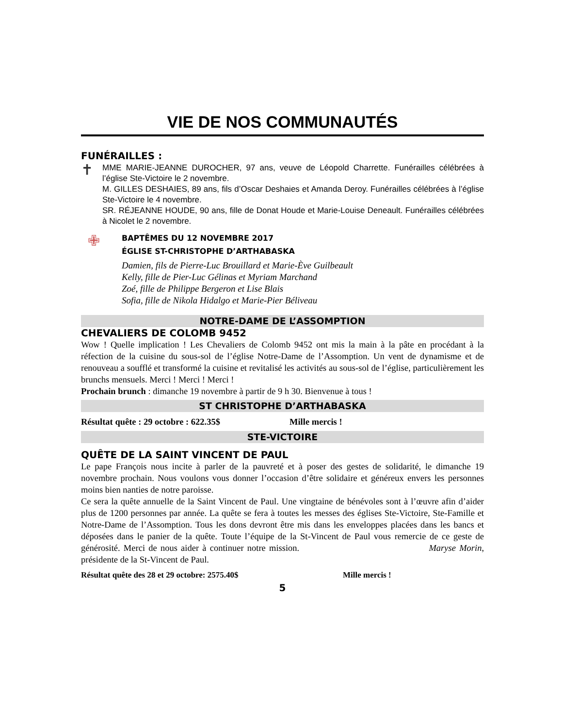VIE DE NOS COMMUNAUTÉS
FUNÉRAILLES :
✝
MME MARIE-JEANNE DUROCHER, 97 ans, veuve de Léopold Charrette. Funérailles célébrées à l’église Ste-Victoire le 2 novembre.
M. GILLES DESHAIES, 89 ans, fils d’Oscar Deshaies et Amanda Deroy. Funérailles célébrées à l’église Ste-Victoire le 4 novembre.
SR. RÉJEANNE HOUDE, 90 ans, fille de Donat Houde et Marie-Louise Deneault. Funérailles célébrées à Nicolet le 2 novembre.
✙
BAPTÊMES DU 12 NOVEMBRE 2017
ÉGLISE ST-CHRISTOPHE D’ARTHABASKA
Damien, fils de Pierre-Luc Brouillard et Marie-Ève Guilbeault
Kelly, fille de Pier-Luc Gélinas et Myriam Marchand
Zoé, fille de Philippe Bergeron et Lise Blais
Sofia, fille de Nikola Hidalgo et Marie-Pier Béliveau
NOTRE-DAME DE L’ASSOMPTION
CHEVALIERS DE COLOMB 9452
Wow ! Quelle implication ! Les Chevaliers de Colomb 9452 ont mis la main à la pâte en procédant à la réfection de la cuisine du sous-sol de l’église Notre-Dame de l’Assomption. Un vent de dynamisme et de renouveau a soufflé et transformé la cuisine et revitalisé les activités au sous-sol de l’église, particulièrement les brunchs mensuels. Merci ! Merci ! Merci !
Prochain brunch : dimanche 19 novembre à partir de 9 h 30. Bienvenue à tous !
ST CHRISTOPHE D’ARTHABASKA
Résultat quête : 29 octobre : 622.35$ Mille mercis !
STE-VICTOIRE
QUÊTE DE LA SAINT VINCENT DE PAUL
Le pape François nous incite à parler de la pauvreté et à poser des gestes de solidarité, le dimanche 19 novembre prochain. Nous voulons vous donner l’occasion d’être solidaire et généreux envers les personnes moins bien nanties de notre paroisse.
Ce sera la quête annuelle de la Saint Vincent de Paul. Une vingtaine de bénévoles sont à l’œuvre afin d’aider plus de 1200 personnes par année. La quête se fera à toutes les messes des églises Ste-Victoire, Ste-Famille et Notre-Dame de l’Assomption. Tous les dons devront être mis dans les enveloppes placées dans les bancs et déposées dans le panier de la quête. Toute l’équipe de la St-Vincent de Paul vous remercie de ce geste de générosité. Merci de nous aider à continuer notre mission. Maryse Morin, présidente de la St-Vincent de Paul.
Résultat quête des 28 et 29 octobre: 2575.40$ Mille mercis !
5